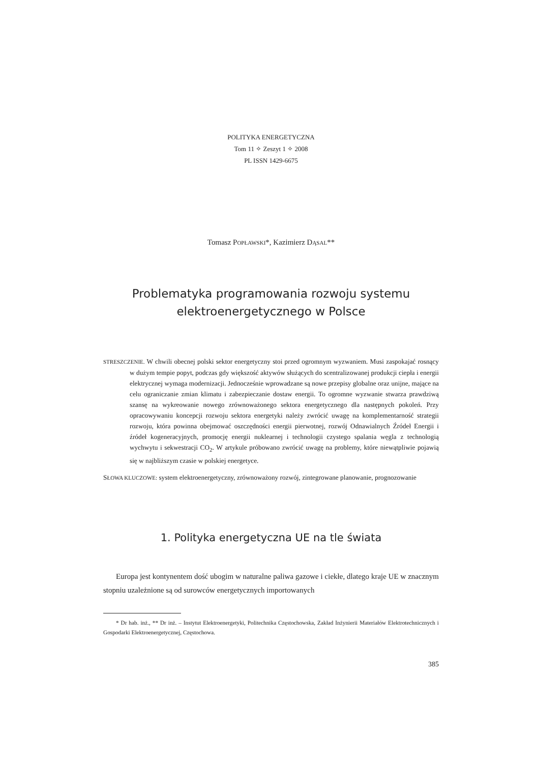POLITYKA ENERGETYCZNA
Tom 11 ✧ Zeszyt 1 ✧ 2008
PL ISSN 1429-6675
Tomasz POPŁAWSKI*, Kazimierz DĄSAL**
Problematyka programowania rozwoju systemu
elektroenergetycznego w Polsce
STRESZCZENIE. W chwili obecnej polski sektor energetyczny stoi przed ogromnym wyzwaniem. Musi zaspokajać rosnący w dużym tempie popyt, podczas gdy większość aktywów służących do scentralizowanej produkcji ciepła i energii elektrycznej wymaga modernizacji. Jednocześnie wprowadzane są nowe przepisy globalne oraz unijne, mające na celu ograniczanie zmian klimatu i zabezpieczanie dostaw energii. To ogromne wyzwanie stwarza prawdziwą szansę na wykreowanie nowego zrównoważonego sektora energetycznego dla następnych pokoleń. Przy opracowywaniu koncepcji rozwoju sektora energetyki należy zwrócić uwagę na komplementarność strategii rozwoju, która powinna obejmować oszczędności energii pierwotnej, rozwój Odnawialnych Źródeł Energii i źródeł kogeneracyjnych, promocję energii nuklearnej i technologii czystego spalania węgla z technologią wychwytu i sekwestracji CO<sub>2</sub>. W artykule próbowano zwrócić uwagę na problemy, które niewątpliwie pojawią się w najbliższym czasie w polskiej energetyce.
SŁOWA KLUCZOWE: system elektroenergetyczny, zrównoważony rozwój, zintegrowane planowanie, prognozowanie
1. Polityka energetyczna UE na tle świata
Europa jest kontynentem dość ubogim w naturalne paliwa gazowe i ciekłe, dlatego kraje UE w znacznym stopniu uzależnione są od surowców energetycznych importowanych
* Dr hab. inż., ** Dr inż. – Instytut Elektroenergetyki, Politechnika Częstochowska, Zakład Inżynierii Materiałów Elektrotechnicznych i Gospodarki Elektroenergetycznej, Częstochowa.
385